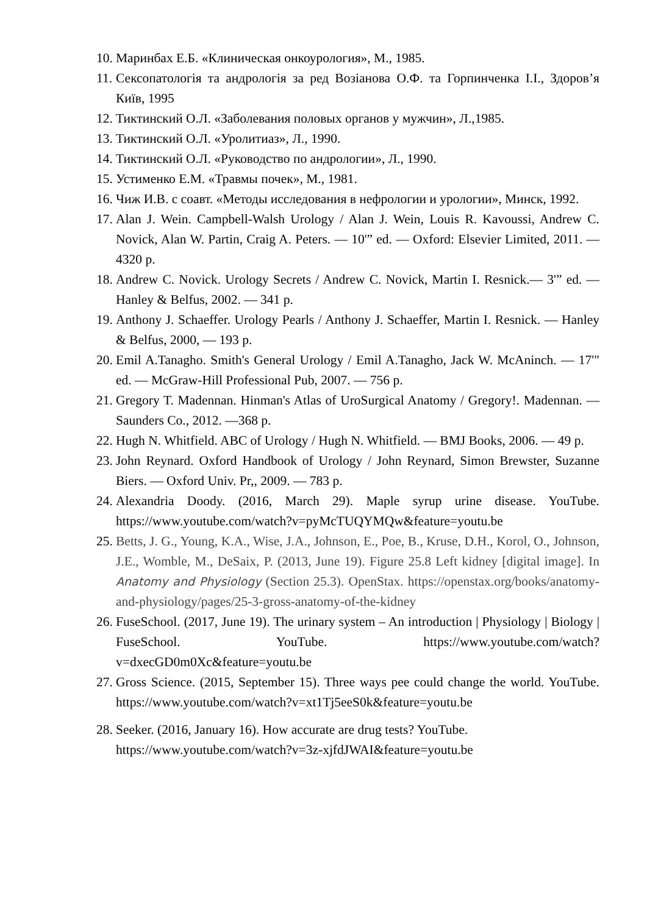10. Маринбах Е.Б. «Клиническая онкоурология», М., 1985.
11. Сексопатологія та андрологія за ред Возіанова О.Ф. та Горпинченка І.І., Здоров’я Київ, 1995
12. Тиктинский О.Л. «Заболевания половых органов у мужчин», Л.,1985.
13. Тиктинский О.Л. «Уролитиаз», Л., 1990.
14. Тиктинский О.Л. «Руководство по андрологии», Л., 1990.
15. Устименко Е.М. «Травмы почек», М., 1981.
16. Чиж И.В. с соавт. «Методы исследования в нефрологии и урологии», Минск, 1992.
17. Alan J. Wein. Campbell-Walsh Urology / Alan J. Wein, Louis R. Kavoussi, Andrew C. Novick, Alan W. Partin, Craig A. Peters. — 10'” ed. — Oxford: Elsevier Limited, 2011. — 4320 p.
18. Andrew C. Novick. Urology Secrets / Andrew C. Novick, Martin I. Resnick.— 3'” ed. — Hanley & Belfus, 2002. — 341 p.
19. Anthony J. Schaeffer. Urology Pearls / Anthony J. Schaeffer, Martin I. Resnick. — Hanley & Belfus, 2000, — 193 p.
20. Emil A.Tanagho. Smith's General Urology / Emil A.Tanagho, Jack W. McAninch. — 17'" ed. — McGraw-Hill Professional Pub, 2007. — 756 p.
21. Gregory T. Madennan. Hinman's Atlas of UroSurgical Anatomy / Gregory!. Madennan. — Saunders Co., 2012. —368 p.
22. Hugh N. Whitfield. ABC of Urology / Hugh N. Whitfield. — BMJ Books, 2006. — 49 p.
23. John Reynard. Oxford Handbook of Urology / John Reynard, Simon Brewster, Suzanne Biers. — Oxford Univ. Pr,, 2009. — 783 p.
24. Alexandria Doody. (2016, March 29). Maple syrup urine disease. YouTube. https://www.youtube.com/watch?v=pyMcTUQYMQw&feature=youtu.be
25. Betts, J. G., Young, K.A., Wise, J.A., Johnson, E., Poe, B., Kruse, D.H., Korol, O., Johnson, J.E., Womble, M., DeSaix, P. (2013, June 19). Figure 25.8 Left kidney [digital image]. In Anatomy and Physiology (Section 25.3). OpenStax. https://openstax.org/books/anatomy-and-physiology/pages/25-3-gross-anatomy-of-the-kidney
26. FuseSchool. (2017, June 19). The urinary system – An introduction | Physiology | Biology | FuseSchool. YouTube. https://www.youtube.com/watch?v=dxecGD0m0Xc&feature=youtu.be
27. Gross Science. (2015, September 15). Three ways pee could change the world. YouTube. https://www.youtube.com/watch?v=xt1Tj5eeS0k&feature=youtu.be
28. Seeker. (2016, January 16). How accurate are drug tests? YouTube.
https://www.youtube.com/watch?v=3z-xjfdJWAI&feature=youtu.be